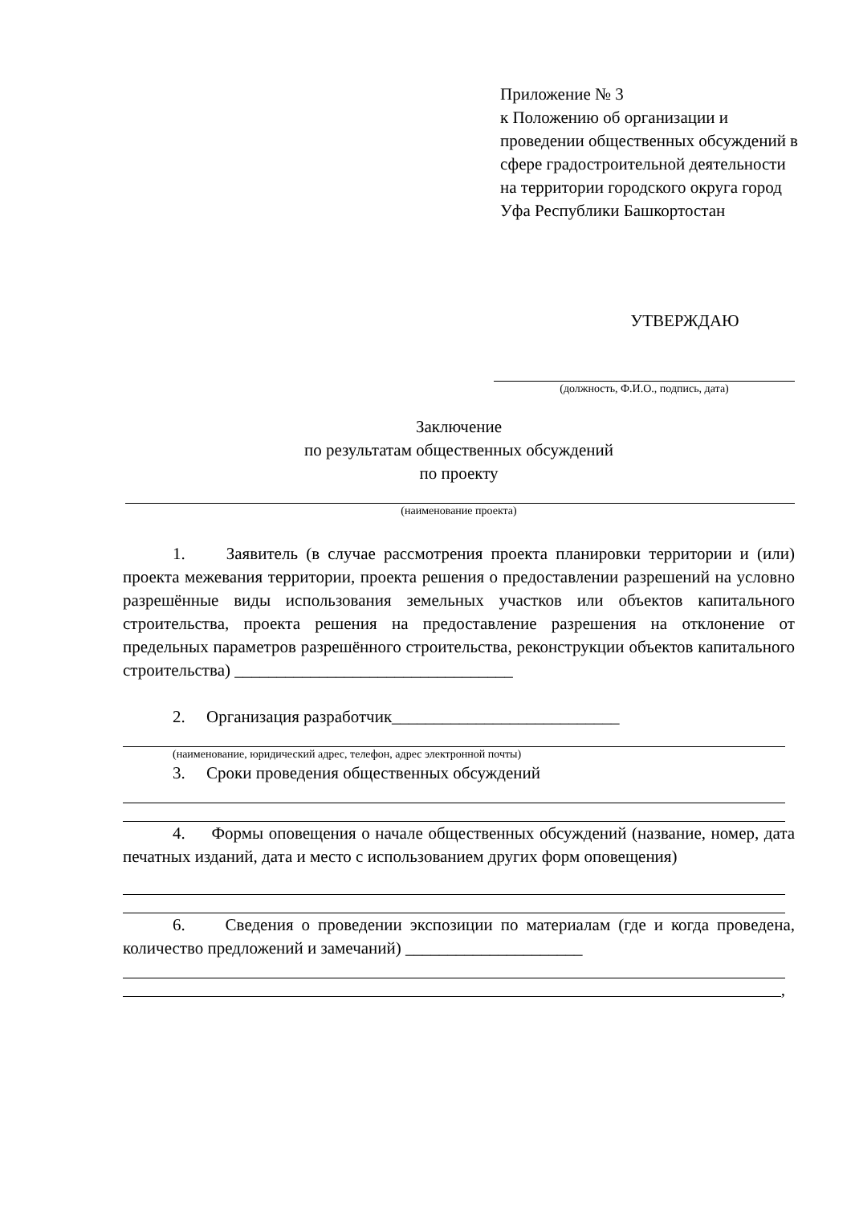Приложение № 3
к Положению об организации и проведении общественных обсуждений в сфере градостроительной деятельности на территории городского округа город Уфа Республики Башкортостан
УТВЕРЖДАЮ
(должность, Ф.И.О., подпись, дата)
Заключение
по результатам общественных обсуждений
по проекту
(наименование проекта)
1. Заявитель (в случае рассмотрения проекта планировки территории и (или) проекта межевания территории, проекта решения о предоставлении разрешений на условно разрешённые виды использования земельных участков или объектов капитального строительства, проекта решения на предоставление разрешения на отклонение от предельных параметров разрешённого строительства, реконструкции объектов капитального строительства) _________________________________
2. Организация разработчик___________________________
(наименование, юридический адрес, телефон, адрес электронной почты)
3. Сроки проведения общественных обсуждений
4. Формы оповещения о начале общественных обсуждений (название, номер, дата печатных изданий, дата и место с использованием других форм оповещения)
6. Сведения о проведении экспозиции по материалам (где и когда проведена, количество предложений и замечаний) _____________________
,